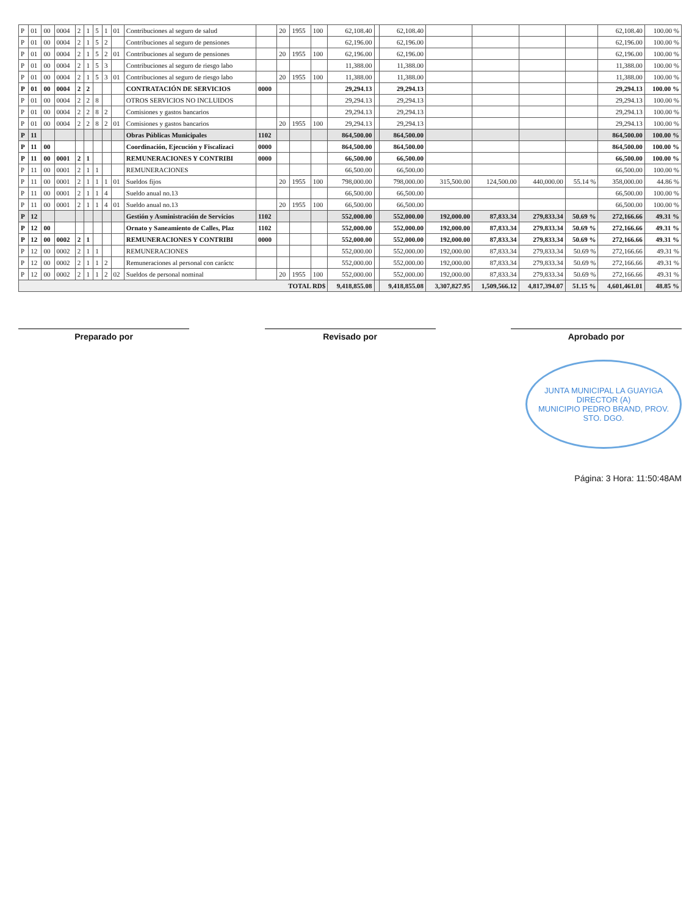| P | 01 | 00 | 0004 | 2 | 1 | 5 | 1 | 01 | Contribuciones al seguro de salud | | 20 | 1955 | 100 | 62,108.40 | | 62,108.40 | | | | | 62,108.40 | 100.00 % |
| P | 01 | 00 | 0004 | 2 | 1 | 5 | 2 | | Contribuciones al seguro de pensiones | | | | | 62,196.00 | | 62,196.00 | | | | | 62,196.00 | 100.00 % |
| P | 01 | 00 | 0004 | 2 | 1 | 5 | 2 | 01 | Contribuciones al seguro de pensiones | | 20 | 1955 | 100 | 62,196.00 | | 62,196.00 | | | | | 62,196.00 | 100.00 % |
| P | 01 | 00 | 0004 | 2 | 1 | 5 | 3 | | Contribuciones al seguro de riesgo labo | | | | | 11,388.00 | | 11,388.00 | | | | | 11,388.00 | 100.00 % |
| P | 01 | 00 | 0004 | 2 | 1 | 5 | 3 | 01 | Contribuciones al seguro de riesgo labo | | 20 | 1955 | 100 | 11,388.00 | | 11,388.00 | | | | | 11,388.00 | 100.00 % |
| P | 01 | 00 | 0004 | 2 | 2 | | | | CONTRATACIÓN DE SERVICIOS | 0000 | | | | 29,294.13 | | 29,294.13 | | | | | 29,294.13 | 100.00 % |
| P | 01 | 00 | 0004 | 2 | 2 | 8 | | | OTROS SERVICIOS NO INCLUIDOS | | | | | 29,294.13 | | 29,294.13 | | | | | 29,294.13 | 100.00 % |
| P | 01 | 00 | 0004 | 2 | 2 | 8 | 2 | | Comisiones y gastos bancarios | | | | | 29,294.13 | | 29,294.13 | | | | | 29,294.13 | 100.00 % |
| P | 01 | 00 | 0004 | 2 | 2 | 8 | 2 | 01 | Comisiones y gastos bancarios | | 20 | 1955 | 100 | 29,294.13 | | 29,294.13 | | | | | 29,294.13 | 100.00 % |
| P | 11 | | | | | | | | Obras Públicas Municipales | 1102 | | | | 864,500.00 | | 864,500.00 | | | | | 864,500.00 | 100.00 % |
| P | 11 | 00 | | | | | | | Coordinación, Ejecución y Fiscalizaci | 0000 | | | | 864,500.00 | | 864,500.00 | | | | | 864,500.00 | 100.00 % |
| P | 11 | 00 | 0001 | 2 | 1 | | | | REMUNERACIONES Y CONTRIBI | 0000 | | | | 66,500.00 | | 66,500.00 | | | | | 66,500.00 | 100.00 % |
| P | 11 | 00 | 0001 | 2 | 1 | 1 | | | REMUNERACIONES | | | | | 66,500.00 | | 66,500.00 | | | | | 66,500.00 | 100.00 % |
| P | 11 | 00 | 0001 | 2 | 1 | 1 | 1 | 01 | Sueldos fijos | | 20 | 1955 | 100 | 798,000.00 | | 798,000.00 | 315,500.00 | 124,500.00 | 440,000.00 | 55.14 % | 358,000.00 | 44.86 % |
| P | 11 | 00 | 0001 | 2 | 1 | 1 | 4 | | Sueldo anual no.13 | | | | | 66,500.00 | | 66,500.00 | | | | | 66,500.00 | 100.00 % |
| P | 11 | 00 | 0001 | 2 | 1 | 1 | 4 | 01 | Sueldo anual no.13 | | 20 | 1955 | 100 | 66,500.00 | | 66,500.00 | | | | | 66,500.00 | 100.00 % |
| P | 12 | | | | | | | | Gestión y Asministración de Servicios | 1102 | | | | 552,000.00 | | 552,000.00 | 192,000.00 | 87,833.34 | 279,833.34 | 50.69 % | 272,166.66 | 49.31 % |
| P | 12 | 00 | | | | | | | Ornato y Saneamiento de Calles, Plaz | 1102 | | | | 552,000.00 | | 552,000.00 | 192,000.00 | 87,833.34 | 279,833.34 | 50.69 % | 272,166.66 | 49.31 % |
| P | 12 | 00 | 0002 | 2 | 1 | | | | REMUNERACIONES Y CONTRIBI | 0000 | | | | 552,000.00 | | 552,000.00 | 192,000.00 | 87,833.34 | 279,833.34 | 50.69 % | 272,166.66 | 49.31 % |
| P | 12 | 00 | 0002 | 2 | 1 | 1 | | | REMUNERACIONES | | | | | 552,000.00 | | 552,000.00 | 192,000.00 | 87,833.34 | 279,833.34 | 50.69 % | 272,166.66 | 49.31 % |
| P | 12 | 00 | 0002 | 2 | 1 | 1 | 2 | | Remuneraciones al personal con caráctc | | | | | 552,000.00 | | 552,000.00 | 192,000.00 | 87,833.34 | 279,833.34 | 50.69 % | 272,166.66 | 49.31 % |
| P | 12 | 00 | 0002 | 2 | 1 | 1 | 2 | 02 | Sueldos de personal nominal | | 20 | 1955 | 100 | 552,000.00 | | 552,000.00 | 192,000.00 | 87,833.34 | 279,833.34 | 50.69 % | 272,166.66 | 49.31 % |
| TOTAL RD$ | | | | | | | | | | | | | | 9,418,855.08 | | 9,418,855.08 | 3,307,827.95 | 1,509,566.12 | 4,817,394.07 | 51.15 % | 4,601,461.01 | 48.85 % |
Preparado por Revisado por Aprobado por
JUNTA MUNICIPAL LA GUAYIGA
DIRECTOR (A)
MUNICIPIO PEDRO BRAND, PROV. STO. DGO.
Página: 3 Hora: 11:50:48AM